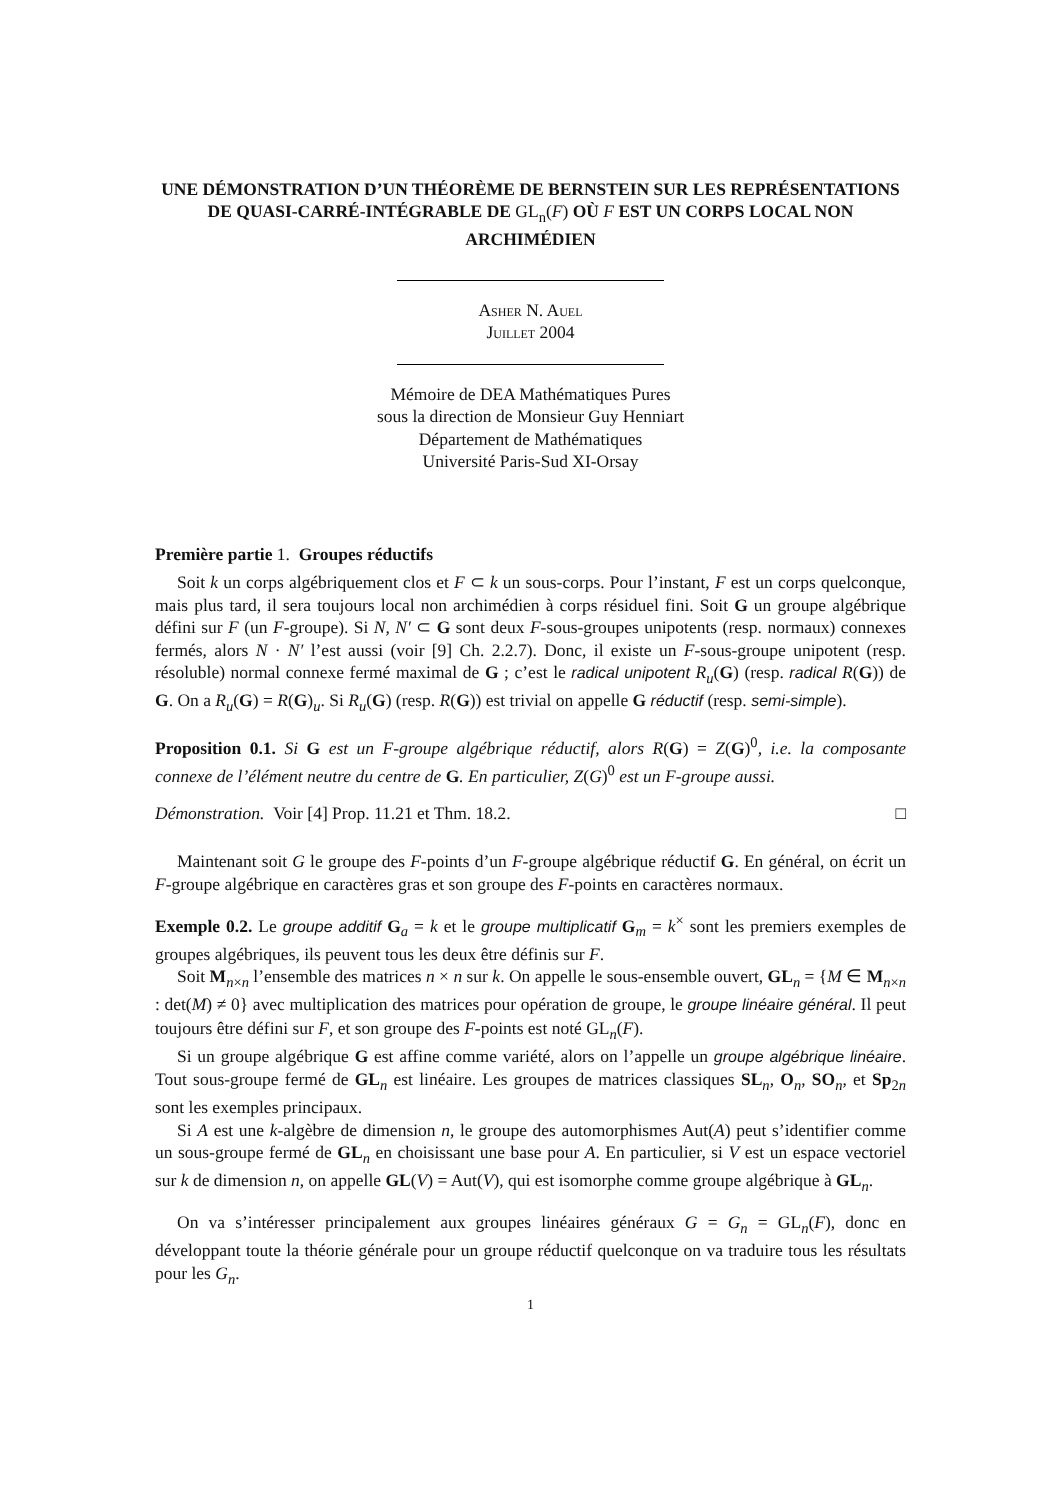UNE DÉMONSTRATION D’UN THÉORÈME DE BERNSTEIN SUR LES REPRÉSENTATIONS DE QUASI-CARRÉ-INTÉGRABLE DE GL<sub>n</sub>(F) OÙ F EST UN CORPS LOCAL NON ARCHIMÉDIEN
Asher N. Auel
Juillet 2004
Mémoire de DEA Mathématiques Pures
sous la direction de Monsieur Guy Henniart
Département de Mathématiques
Université Paris-Sud XI-Orsay
Première partie 1. Groupes réductifs
Soit k un corps algébriquement clos et F ⊂ k un sous-corps. Pour l’instant, F est un corps quelconque, mais plus tard, il sera toujours local non archimédien à corps résiduel fini. Soit G un groupe algébrique défini sur F (un F-groupe). Si N, N′ ⊂ G sont deux F-sous-groupes unipotents (resp. normaux) connexes fermés, alors N · N′ l’est aussi (voir [9] Ch. 2.2.7). Donc, il existe un F-sous-groupe unipotent (resp. résoluble) normal connexe fermé maximal de G ; c’est le radical unipotent R<sub>u</sub>(G) (resp. radical R(G)) de G. On a R<sub>u</sub>(G) = R(G)<sub>u</sub>. Si R<sub>u</sub>(G) (resp. R(G)) est trivial on appelle G réductif (resp. semi-simple).
Proposition 0.1. Si G est un F-groupe algébrique réductif, alors R(G) = Z(G)<sup>0</sup>, i.e. la composante connexe de l’élément neutre du centre de G. En particulier, Z(G)<sup>0</sup> est un F-groupe aussi.
Démonstration. Voir [4] Prop. 11.21 et Thm. 18.2. □
Maintenant soit G le groupe des F-points d’un F-groupe algébrique réductif G. En général, on écrit un F-groupe algébrique en caractères gras et son groupe des F-points en caractères normaux.
Exemple 0.2. Le groupe additif G<sub>a</sub> = k et le groupe multiplicatif G<sub>m</sub> = k<sup>×</sup> sont les premiers exemples de groupes algébriques, ils peuvent tous les deux être définis sur F.
Soit M<sub>n×n</sub> l’ensemble des matrices n × n sur k. On appelle le sous-ensemble ouvert, GL<sub>n</sub> = {M ∈ M<sub>n×n</sub> : det(M) ≠ 0} avec multiplication des matrices pour opération de groupe, le groupe linéaire général. Il peut toujours être défini sur F, et son groupe des F-points est noté GL<sub>n</sub>(F).
Si un groupe algébrique G est affine comme variété, alors on l’appelle un groupe algébrique linéaire. Tout sous-groupe fermé de GL<sub>n</sub> est linéaire. Les groupes de matrices classiques SL<sub>n</sub>, O<sub>n</sub>, SO<sub>n</sub>, et Sp<sub>2n</sub> sont les exemples principaux.
Si A est une k-algèbre de dimension n, le groupe des automorphismes Aut(A) peut s’identifier comme un sous-groupe fermé de GL<sub>n</sub> en choisissant une base pour A. En particulier, si V est un espace vectoriel sur k de dimension n, on appelle GL(V) = Aut(V), qui est isomorphe comme groupe algébrique à GL<sub>n</sub>.
On va s’intéresser principalement aux groupes linéaires généraux G = G<sub>n</sub> = GL<sub>n</sub>(F), donc en développant toute la théorie générale pour un groupe réductif quelconque on va traduire tous les résultats pour les G<sub>n</sub>.
1